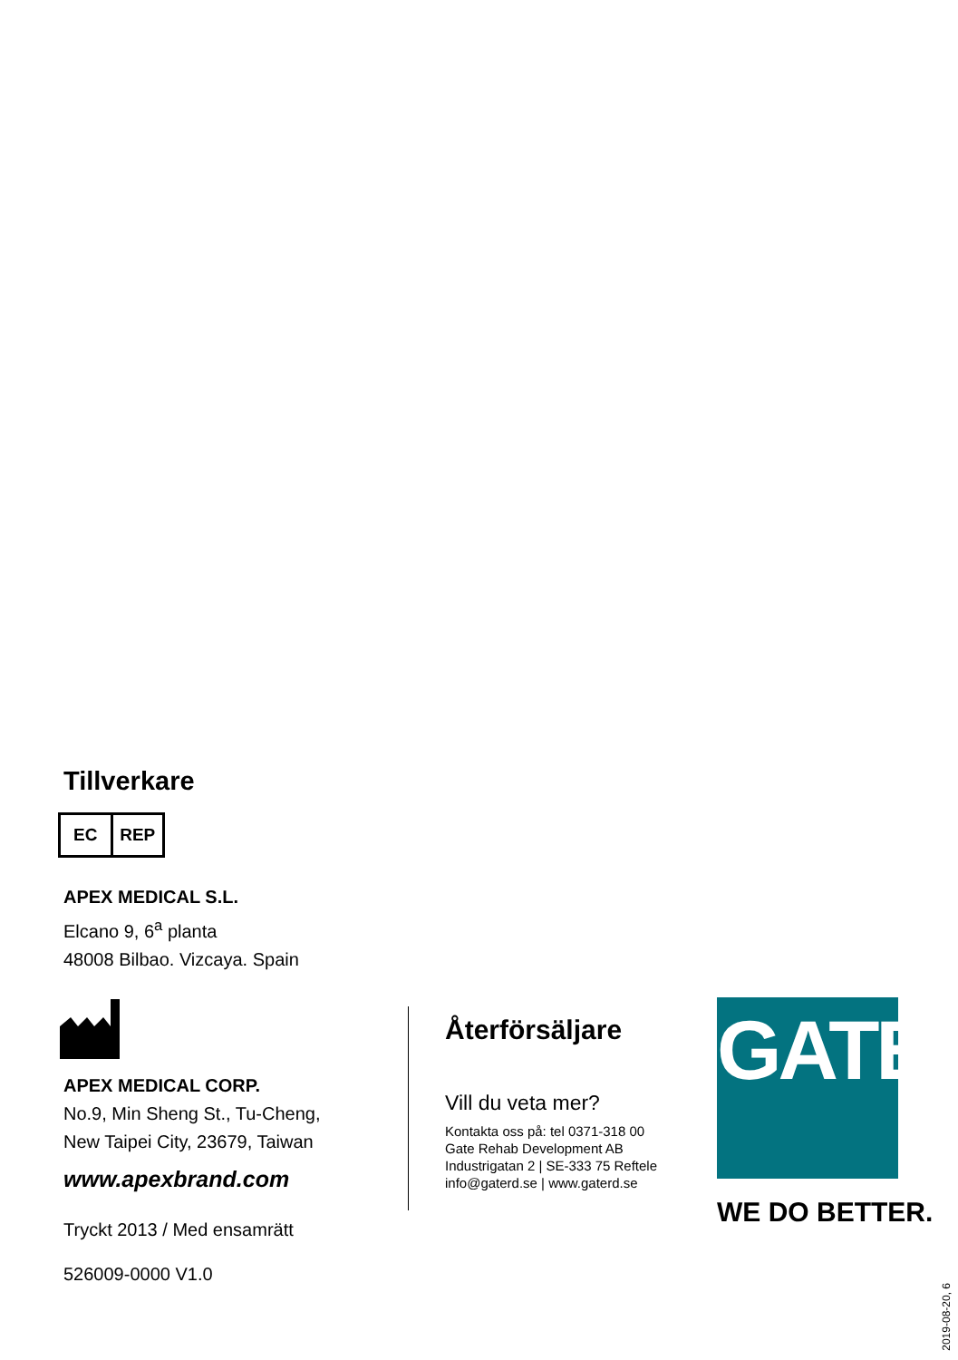Tillverkare
EC REP
APEX MEDICAL S.L.
Elcano 9, 6<sup>a</sup> planta
48008 Bilbao. Vizcaya. Spain
APEX MEDICAL CORP.
No.9, Min Sheng St., Tu-Cheng,
New Taipei City, 23679, Taiwan
www.apexbrand.com
Tryckt 2013 / Med ensamrätt
526009-0000 V1.0
Återförsäljare
Vill du veta mer?
Kontakta oss på: tel 0371-318 00
Gate Rehab Development AB
Industrigatan 2 | SE-333 75 Reftele
info@gaterd.se | www.gaterd.se
GATE
WE DO BETTER.
2019-08-20, 6